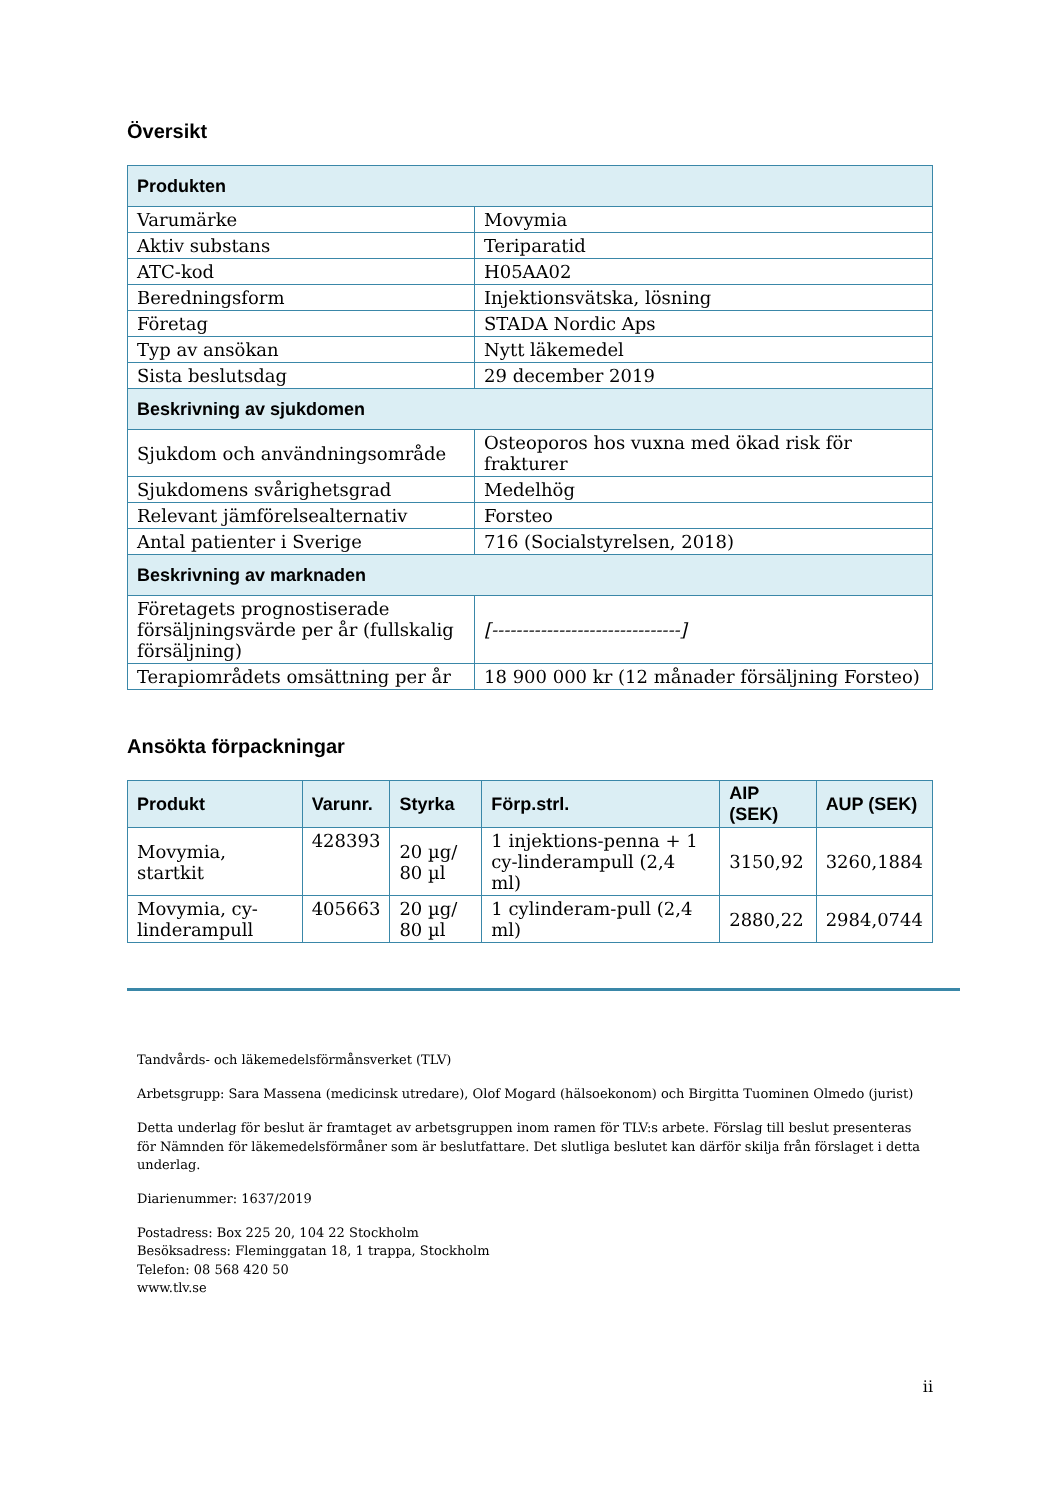Översikt
| Produkten | |
| --- | --- |
| Varumärke | Movymia |
| Aktiv substans | Teriparatid |
| ATC-kod | H05AA02 |
| Beredningsform | Injektionsvätska, lösning |
| Företag | STADA Nordic Aps |
| Typ av ansökan | Nytt läkemedel |
| Sista beslutsdag | 29 december 2019 |
| Beskrivning av sjukdomen | |
| Sjukdom och användningsområde | Osteoporos hos vuxna med ökad risk för frakturer |
| Sjukdomens svårighetsgrad | Medelhög |
| Relevant jämförelsealternativ | Forsteo |
| Antal patienter i Sverige | 716 (Socialstyrelsen, 2018) |
| Beskrivning av marknaden | |
| Företagets prognostiserade försäljningsvärde per år (fullskalig försäljning) | [-------------------------------] |
| Terapiområdets omsättning per år | 18 900 000 kr (12 månader försäljning Forsteo) |
Ansökta förpackningar
| Produkt | Varunr. | Styrka | Förp.strl. | AIP (SEK) | AUP (SEK) |
| --- | --- | --- | --- | --- | --- |
| Movymia, startkit | 428393 | 20 µg/ 80 µl | 1 injektions-penna + 1 cy-linderampull (2,4 ml) | 3150,92 | 3260,1884 |
| Movymia, cy-linderampull | 405663 | 20 µg/ 80 µl | 1 cylinderam-pull (2,4 ml) | 2880,22 | 2984,0744 |
Tandvårds- och läkemedelsförmånsverket (TLV)
Arbetsgrupp: Sara Massena (medicinsk utredare), Olof Mogard (hälsoekonom) och Birgitta Tuominen Olmedo (jurist)
Detta underlag för beslut är framtaget av arbetsgruppen inom ramen för TLV:s arbete. Förslag till beslut presenteras för Nämnden för läkemedelsförmåner som är beslutfattare. Det slutliga beslutet kan därför skilja från förslaget i detta underlag.
Diarienummer: 1637/2019
Postadress: Box 225 20, 104 22 Stockholm
Besöksadress: Fleminggatan 18, 1 trappa, Stockholm
Telefon: 08 568 420 50
www.tlv.se
ii